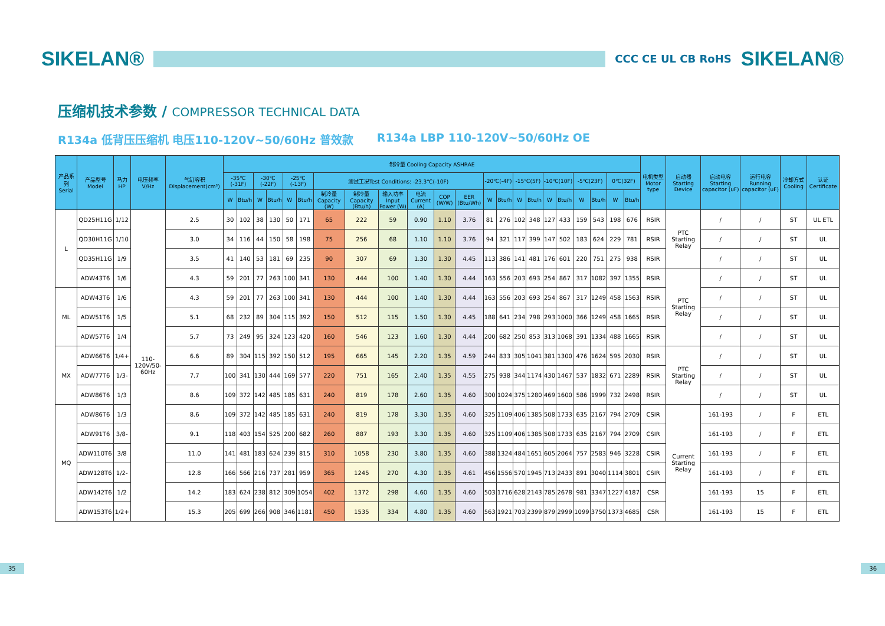SIKELAN®
CCC CE UL CB RoHS
SIKELAN®
压缩机技术参数 / COMPRESSOR TECHNICAL DATA
R134a 低背压压缩机 电压110-120V~50/60Hz 普效款
R134a LBP 110-120V~50/60Hz OE
| 产品系列 Serial | 产品型号 Model | 马力HP | 电压频率 V/Hz | 气缸容积 Displacement(cm³) | 制冷量 Cooling Capacity ASHRAE | | | | | | | | | | | | | | | | | | | | | | 电机类型 Motor type | 启动器 Starting Device | 启动电容 Starting capacitor (uF) | 运行电容 Running capacitor (uF) | 冷却方式 Cooling | 认证 Certificate |
| --- | --- | --- | --- | --- | --- | --- | --- | --- | --- | --- | --- | --- | --- | --- | --- | --- | --- | --- | --- | --- | --- | --- | --- | --- | --- | --- | --- | --- | --- | --- | --- | --- |
| | | | | | -35℃(-31F) | | -30℃(-22F) | | -25℃(-13F) | | 测试工况Test Conditions: -23.3℃(-10F) | | | | | | -20℃(-4F) | | -15℃(5F) | | -10℃(10F) | | -5℃(23F) | | 0℃(32F) | | | | | | | |
| | | | | | W | Btu/h | W | Btu/h | W | Btu/h | 制冷量 Capacity (W) | 制冷量 Capacity (Btu/h) | 输入功率 Input Power (W) | 电流 Current (A) | COP (W/W) | EER (Btu/Wh) | W | Btu/h | W | Btu/h | W | Btu/h | W | Btu/h | W | Btu/h | | | | | | |
| L | QD25H11G | 1/12 | 110-120V/50-60Hz | 2.5 | 30 | 102 | 38 | 130 | 50 | 171 | 65 | 222 | 59 | 0.90 | 1.10 | 3.76 | 81 | 276 | 102 | 348 | 127 | 433 | 159 | 543 | 198 | 676 | RSIR | PTC Starting Relay | / | / | ST | UL ETL |
| | QD30H11G | 1/10 | | 3.0 | 34 | 116 | 44 | 150 | 58 | 198 | 75 | 256 | 68 | 1.10 | 1.10 | 3.76 | 94 | 321 | 117 | 399 | 147 | 502 | 183 | 624 | 229 | 781 | RSIR | | / | / | ST | UL |
| | QD35H11G | 1/9 | | 3.5 | 41 | 140 | 53 | 181 | 69 | 235 | 90 | 307 | 69 | 1.30 | 1.30 | 4.45 | 113 | 386 | 141 | 481 | 176 | 601 | 220 | 751 | 275 | 938 | RSIR | | / | / | ST | UL |
| | ADW43T6 | 1/6 | | 4.3 | 59 | 201 | 77 | 263 | 100 | 341 | 130 | 444 | 100 | 1.40 | 1.30 | 4.44 | 163 | 556 | 203 | 693 | 254 | 867 | 317 | 1082 | 397 | 1355 | RSIR | PTC Starting Relay | / | / | ST | UL |
| ML | ADW43T6 | 1/6 | | 4.3 | 59 | 201 | 77 | 263 | 100 | 341 | 130 | 444 | 100 | 1.40 | 1.30 | 4.44 | 163 | 556 | 203 | 693 | 254 | 867 | 317 | 1249 | 458 | 1563 | RSIR | | / | / | ST | UL |
| | ADW51T6 | 1/5 | | 5.1 | 68 | 232 | 89 | 304 | 115 | 392 | 150 | 512 | 115 | 1.50 | 1.30 | 4.45 | 188 | 641 | 234 | 798 | 293 | 1000 | 366 | 1249 | 458 | 1665 | RSIR | | / | / | ST | UL |
| | ADW57T6 | 1/4 | | 5.7 | 73 | 249 | 95 | 324 | 123 | 420 | 160 | 546 | 123 | 1.60 | 1.30 | 4.44 | 200 | 682 | 250 | 853 | 313 | 1068 | 391 | 1334 | 488 | 1665 | RSIR | | / | / | ST | UL |
| MX | ADW66T6 | 1/4+ | | 6.6 | 89 | 304 | 115 | 392 | 150 | 512 | 195 | 665 | 145 | 2.20 | 1.35 | 4.59 | 244 | 833 | 305 | 1041 | 381 | 1300 | 476 | 1624 | 595 | 2030 | RSIR | PTC Starting Relay | / | / | ST | UL |
| | ADW77T6 | 1/3- | | 7.7 | 100 | 341 | 130 | 444 | 169 | 577 | 220 | 751 | 165 | 2.40 | 1.35 | 4.55 | 275 | 938 | 344 | 1174 | 430 | 1467 | 537 | 1832 | 671 | 2289 | RSIR | | / | / | ST | UL |
| | ADW86T6 | 1/3 | | 8.6 | 109 | 372 | 142 | 485 | 185 | 631 | 240 | 819 | 178 | 2.60 | 1.35 | 4.60 | 300 | 1024 | 375 | 1280 | 469 | 1600 | 586 | 1999 | 732 | 2498 | RSIR | | / | / | ST | UL |
| MQ | ADW86T6 | 1/3 | | 8.6 | 109 | 372 | 142 | 485 | 185 | 631 | 240 | 819 | 178 | 3.30 | 1.35 | 4.60 | 325 | 1109 | 406 | 1385 | 508 | 1733 | 635 | 2167 | 794 | 2709 | CSIR | Current Starting Relay | 161-193 | / | F | ETL |
| | ADW91T6 | 3/8- | | 9.1 | 118 | 403 | 154 | 525 | 200 | 682 | 260 | 887 | 193 | 3.30 | 1.35 | 4.60 | 325 | 1109 | 406 | 1385 | 508 | 1733 | 635 | 2167 | 794 | 2709 | CSIR | | 161-193 | / | F | ETL |
| | ADW110T6 | 3/8 | | 11.0 | 141 | 481 | 183 | 624 | 239 | 815 | 310 | 1058 | 230 | 3.80 | 1.35 | 4.60 | 388 | 1324 | 484 | 1651 | 605 | 2064 | 757 | 2583 | 946 | 3228 | CSIR | | 161-193 | / | F | ETL |
| | ADW128T6 | 1/2- | | 12.8 | 166 | 566 | 216 | 737 | 281 | 959 | 365 | 1245 | 270 | 4.30 | 1.35 | 4.61 | 456 | 1556 | 570 | 1945 | 713 | 2433 | 891 | 3040 | 1114 | 3801 | CSIR | | 161-193 | / | F | ETL |
| | ADW142T6 | 1/2 | | 14.2 | 183 | 624 | 238 | 812 | 309 | 1054 | 402 | 1372 | 298 | 4.60 | 1.35 | 4.60 | 503 | 1716 | 628 | 2143 | 785 | 2678 | 981 | 3347 | 1227 | 4187 | CSR | | 161-193 | 15 | F | ETL |
| | ADW153T6 | 1/2+ | | 15.3 | 205 | 699 | 266 | 908 | 346 | 1181 | 450 | 1535 | 334 | 4.80 | 1.35 | 4.60 | 563 | 1921 | 703 | 2399 | 879 | 2999 | 1099 | 3750 | 1373 | 4685 | CSR | | 161-193 | 15 | F | ETL |
35 36